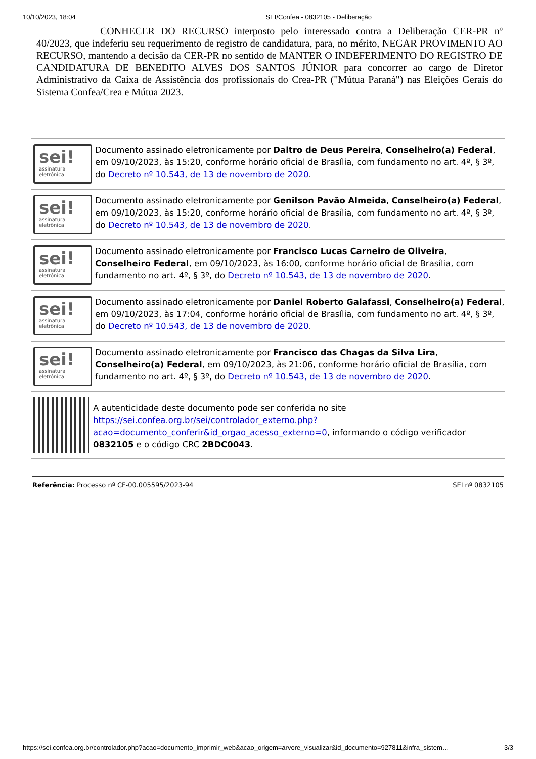10/10/2023, 18:04 SEI/Confea - 0832105 - Deliberação
CONHECER DO RECURSO interposto pelo interessado contra a Deliberação CER-PR nº 40/2023, que indeferiu seu requerimento de registro de candidatura, para, no mérito, NEGAR PROVIMENTO AO RECURSO, mantendo a decisão da CER-PR no sentido de MANTER O INDEFERIMENTO DO REGISTRO DE CANDIDATURA DE BENEDITO ALVES DOS SANTOS JÚNIOR para concorrer ao cargo de Diretor Administrativo da Caixa de Assistência dos profissionais do Crea-PR ("Mútua Paraná") nas Eleições Gerais do Sistema Confea/Crea e Mútua 2023.
sei!
assinatura eletrônica
Documento assinado eletronicamente por Daltro de Deus Pereira, Conselheiro(a) Federal, em 09/10/2023, às 15:20, conforme horário oficial de Brasília, com fundamento no art. 4º, § 3º, do Decreto nº 10.543, de 13 de novembro de 2020.
sei!
assinatura eletrônica
Documento assinado eletronicamente por Genilson Pavão Almeida, Conselheiro(a) Federal, em 09/10/2023, às 15:20, conforme horário oficial de Brasília, com fundamento no art. 4º, § 3º, do Decreto nº 10.543, de 13 de novembro de 2020.
sei!
assinatura eletrônica
Documento assinado eletronicamente por Francisco Lucas Carneiro de Oliveira, Conselheiro Federal, em 09/10/2023, às 16:00, conforme horário oficial de Brasília, com fundamento no art. 4º, § 3º, do Decreto nº 10.543, de 13 de novembro de 2020.
sei!
assinatura eletrônica
Documento assinado eletronicamente por Daniel Roberto Galafassi, Conselheiro(a) Federal, em 09/10/2023, às 17:04, conforme horário oficial de Brasília, com fundamento no art. 4º, § 3º, do Decreto nº 10.543, de 13 de novembro de 2020.
sei!
assinatura eletrônica
Documento assinado eletronicamente por Francisco das Chagas da Silva Lira, Conselheiro(a) Federal, em 09/10/2023, às 21:06, conforme horário oficial de Brasília, com fundamento no art. 4º, § 3º, do Decreto nº 10.543, de 13 de novembro de 2020.
A autenticidade deste documento pode ser conferida no site https://sei.confea.org.br/sei/controlador_externo.php?acao=documento_conferir&id_orgao_acesso_externo=0, informando o código verificador 0832105 e o código CRC 2BDC0043.
Referência: Processo nº CF-00.005595/2023-94 SEI nº 0832105
https://sei.confea.org.br/controlador.php?acao=documento_imprimir_web&acao_origem=arvore_visualizar&id_documento=927811&infra_sistem… 3/3